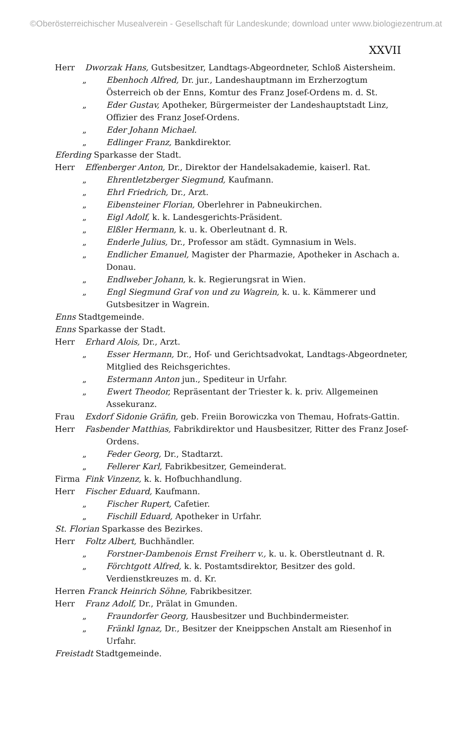©Oberösterreichischer Musealverein - Gesellschaft für Landeskunde; download unter www.biologiezentrum.at
XXVII
Herr Dworzak Hans, Gutsbesitzer, Landtags-Abgeordneter, Schloß Aistersheim.
„ Ebenhoch Alfred, Dr. jur., Landeshauptmann im Erzherzogtum Österreich ob der Enns, Komtur des Franz Josef-Ordens m. d. St.
„ Eder Gustav, Apotheker, Bürgermeister der Landeshauptstadt Linz, Offizier des Franz Josef-Ordens.
„ Eder Johann Michael.
„ Edlinger Franz, Bankdirektor.
Eferding Sparkasse der Stadt.
Herr Effenberger Anton, Dr., Direktor der Handelsakademie, kaiserl. Rat.
„ Ehrentletzberger Siegmund, Kaufmann.
„ Ehrl Friedrich, Dr., Arzt.
„ Eibensteiner Florian, Oberlehrer in Pabneukirchen.
„ Eigl Adolf, k. k. Landesgerichts-Präsident.
„ Elßler Hermann, k. u. k. Oberleutnant d. R.
„ Enderle Julius, Dr., Professor am städt. Gymnasium in Wels.
„ Endlicher Emanuel, Magister der Pharmazie, Apotheker in Aschach a. Donau.
„ Endlweber Johann, k. k. Regierungsrat in Wien.
„ Engl Siegmund Graf von und zu Wagrein, k. u. k. Kämmerer und Gutsbesitzer in Wagrein.
Enns Stadtgemeinde.
Enns Sparkasse der Stadt.
Herr Erhard Alois, Dr., Arzt.
„ Esser Hermann, Dr., Hof- und Gerichtsadvokat, Landtags-Abgeordneter, Mitglied des Reichsgerichtes.
„ Estermann Anton jun., Spediteur in Urfahr.
„ Ewert Theodor, Repräsentant der Triester k. k. priv. Allgemeinen Assekuranz.
Frau Exdorf Sidonie Gräfin, geb. Freiin Borowiczka von Themau, Hofrats-Gattin.
Herr Fasbender Matthias, Fabrikdirektor und Hausbesitzer, Ritter des Franz Josef-Ordens.
„ Feder Georg, Dr., Stadtarzt.
„ Fellerer Karl, Fabrikbesitzer, Gemeinderat.
Firma Fink Vinzenz, k. k. Hofbuchhandlung.
Herr Fischer Eduard, Kaufmann.
„ Fischer Rupert, Cafetier.
„ Fischill Eduard, Apotheker in Urfahr.
St. Florian Sparkasse des Bezirkes.
Herr Foltz Albert, Buchhändler.
„ Forstner-Dambenois Ernst Freiherr v., k. u. k. Oberstleutnant d. R.
„ Förchtgott Alfred, k. k. Postamtsdirektor, Besitzer des gold. Verdienstkreuzes m. d. Kr.
Herren Franck Heinrich Söhne, Fabrikbesitzer.
Herr Franz Adolf, Dr., Prälat in Gmunden.
„ Fraundorfer Georg, Hausbesitzer und Buchbindermeister.
„ Fränkl Ignaz, Dr., Besitzer der Kneippschen Anstalt am Riesenhof in Urfahr.
Freistadt Stadtgemeinde.